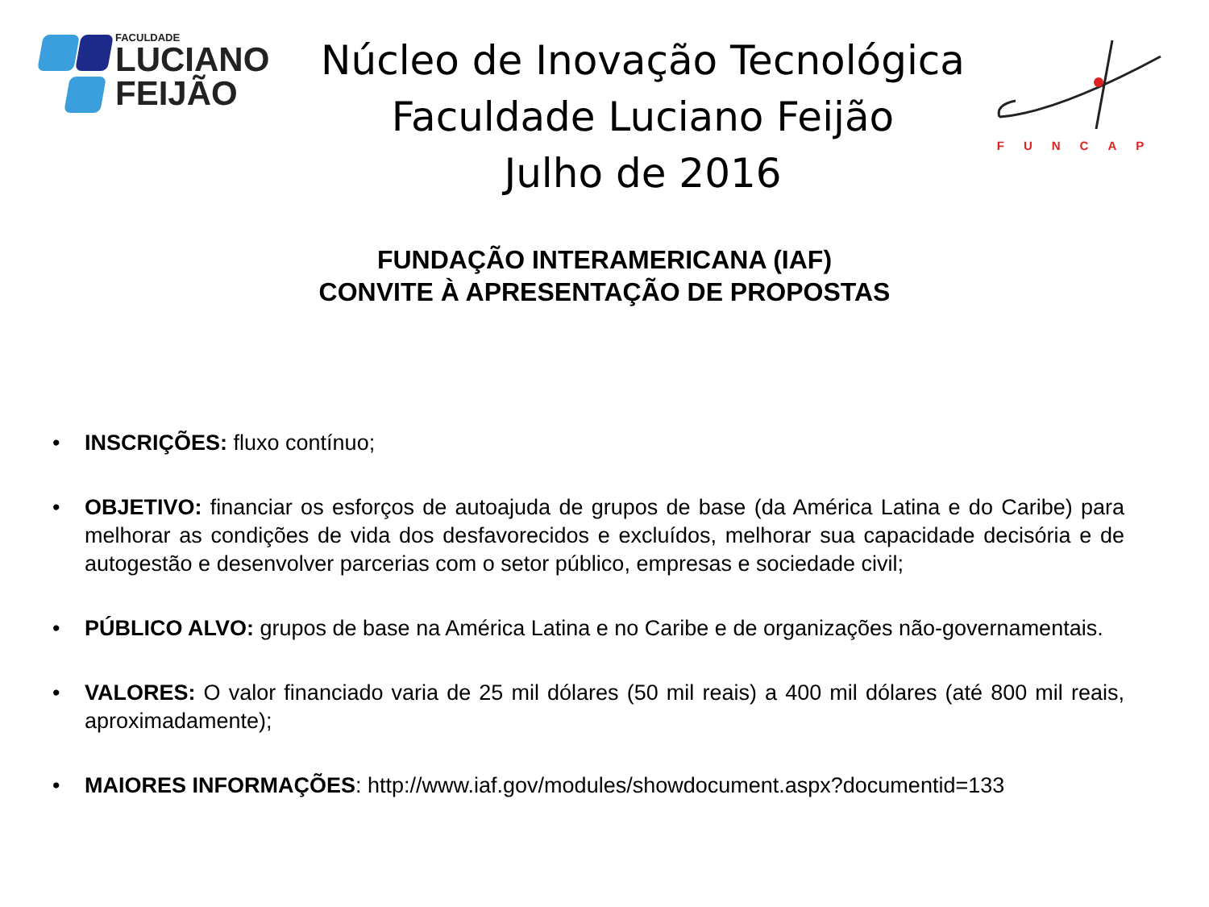FACULDADE
LUCIANO
FEIJÃO
Núcleo de Inovação Tecnológica
Faculdade Luciano Feijão
Julho de 2016
FUNCAP
FUNDAÇÃO INTERAMERICANA (IAF)
CONVITE À APRESENTAÇÃO DE PROPOSTAS
• INSCRIÇÕES: fluxo contínuo;
• OBJETIVO: financiar os esforços de autoajuda de grupos de base (da América Latina e do Caribe) para melhorar as condições de vida dos desfavorecidos e excluídos, melhorar sua capacidade decisória e de autogestão e desenvolver parcerias com o setor público, empresas e sociedade civil;
• PÚBLICO ALVO: grupos de base na América Latina e no Caribe e de organizações não-governamentais.
• VALORES: O valor financiado varia de 25 mil dólares (50 mil reais) a 400 mil dólares (até 800 mil reais, aproximadamente);
• MAIORES INFORMAÇÕES: http://www.iaf.gov/modules/showdocument.aspx?documentid=133